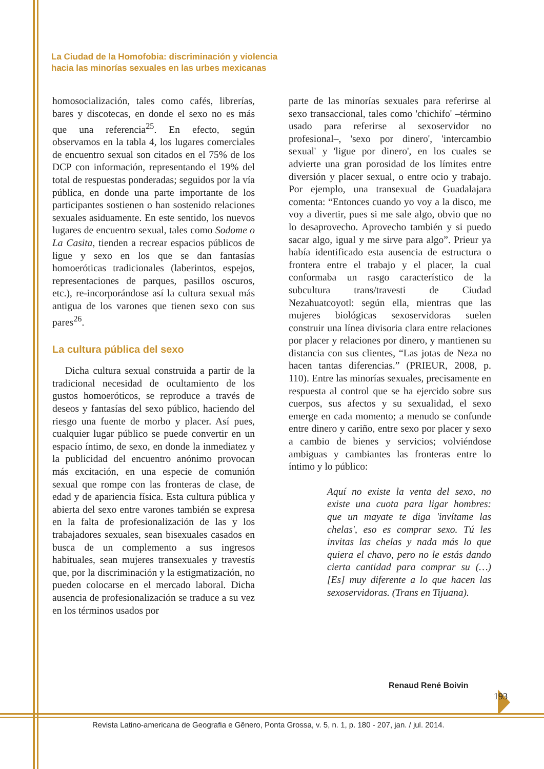La Ciudad de la Homofobia: discriminación y violencia
hacia las minorías sexuales en las urbes mexicanas
homosocialización, tales como cafés, librerías, bares y discotecas, en donde el sexo no es más que una referencia<sup>25</sup>. En efecto, según observamos en la tabla 4, los lugares comerciales de encuentro sexual son citados en el 75% de los DCP con información, representando el 19% del total de respuestas ponderadas; seguidos por la vía pública, en donde una parte importante de los participantes sostienen o han sostenido relaciones sexuales asiduamente. En este sentido, los nuevos lugares de encuentro sexual, tales como Sodome o La Casita, tienden a recrear espacios públicos de ligue y sexo en los que se dan fantasías homoeróticas tradicionales (laberintos, espejos, representaciones de parques, pasillos oscuros, etc.), re-incorporándose así la cultura sexual más antigua de los varones que tienen sexo con sus pares<sup>26</sup>.
La cultura pública del sexo
Dicha cultura sexual construida a partir de la tradicional necesidad de ocultamiento de los gustos homoeróticos, se reproduce a través de deseos y fantasías del sexo público, haciendo del riesgo una fuente de morbo y placer. Así pues, cualquier lugar público se puede convertir en un espacio íntimo, de sexo, en donde la inmediatez y la publicidad del encuentro anónimo provocan más excitación, en una especie de comunión sexual que rompe con las fronteras de clase, de edad y de apariencia física. Esta cultura pública y abierta del sexo entre varones también se expresa en la falta de profesionalización de las y los trabajadores sexuales, sean bisexuales casados en busca de un complemento a sus ingresos habituales, sean mujeres transexuales y travestís que, por la discriminación y la estigmatización, no pueden colocarse en el mercado laboral. Dicha ausencia de profesionalización se traduce a su vez en los términos usados por
parte de las minorías sexuales para referirse al sexo transaccional, tales como 'chichifo' –término usado para referirse al sexoservidor no profesional–, 'sexo por dinero', 'intercambio sexual' y 'ligue por dinero', en los cuales se advierte una gran porosidad de los límites entre diversión y placer sexual, o entre ocio y trabajo. Por ejemplo, una transexual de Guadalajara comenta: “Entonces cuando yo voy a la disco, me voy a divertir, pues si me sale algo, obvio que no lo desaprovecho. Aprovecho también y si puedo sacar algo, igual y me sirve para algo”. Prieur ya había identificado esta ausencia de estructura o frontera entre el trabajo y el placer, la cual conformaba un rasgo característico de la subcultura trans/travesti de Ciudad Nezahuatcoyotl: según ella, mientras que las mujeres biológicas sexoservidoras suelen construir una línea divisoria clara entre relaciones por placer y relaciones por dinero, y mantienen su distancia con sus clientes, “Las jotas de Neza no hacen tantas diferencias.” (PRIEUR, 2008, p. 110). Entre las minorías sexuales, precisamente en respuesta al control que se ha ejercido sobre sus cuerpos, sus afectos y su sexualidad, el sexo emerge en cada momento; a menudo se confunde entre dinero y cariño, entre sexo por placer y sexo a cambio de bienes y servicios; volviéndose ambiguas y cambiantes las fronteras entre lo íntimo y lo público:
Aquí no existe la venta del sexo, no existe una cuota para ligar hombres: que un mayate te diga 'invítame las chelas', eso es comprar sexo. Tú les invitas las chelas y nada más lo que quiera el chavo, pero no le estás dando cierta cantidad para comprar su (…) [Es] muy diferente a lo que hacen las sexoservidoras. (Trans en Tijuana).
Renaud René Boivin
193
Revista Latino-americana de Geografia e Gênero, Ponta Grossa, v. 5, n. 1, p. 180 - 207, jan. / jul. 2014.